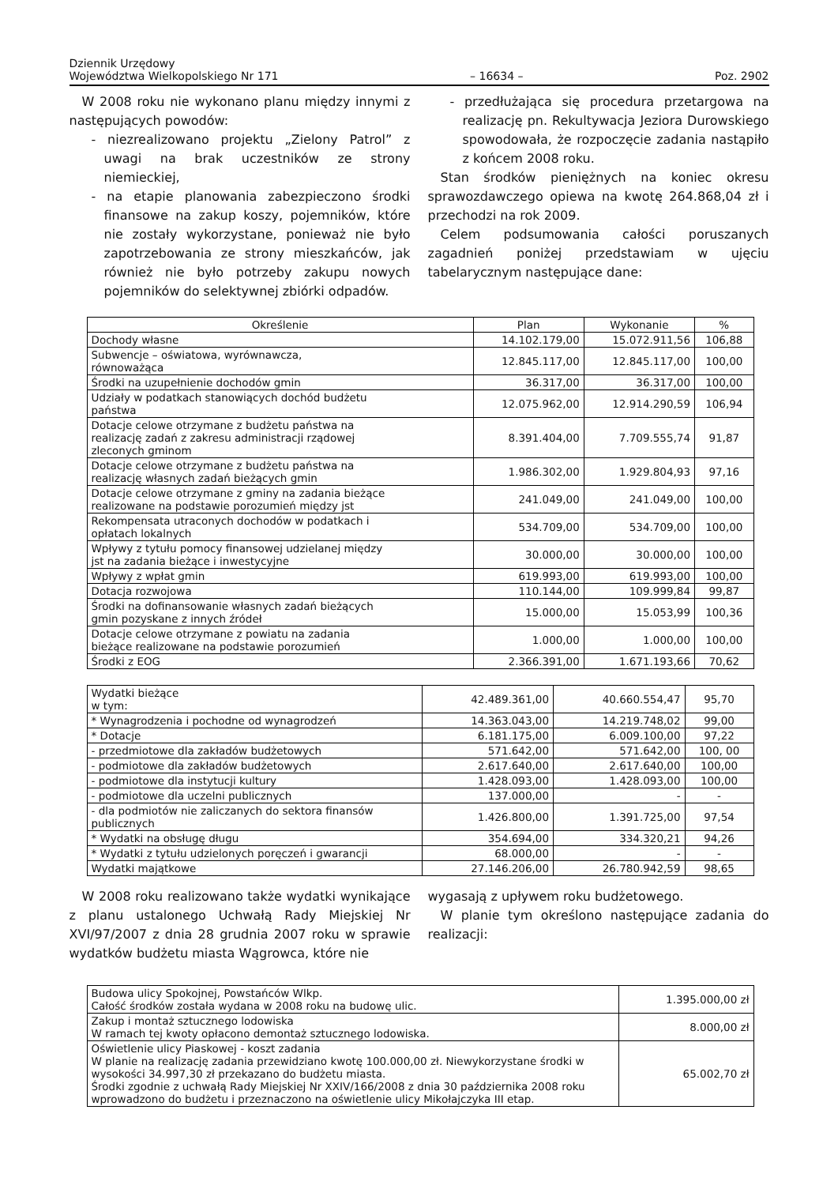Dziennik Urzędowy
Województwa Wielkopolskiego Nr 171
– 16634 –
Poz. 2902
W 2008 roku nie wykonano planu między innymi z następujących powodów:
- niezrealizowano projektu „Zielony Patrol” z uwagi na brak uczestników ze strony niemieckiej,
- na etapie planowania zabezpieczono środki finansowe na zakup koszy, pojemników, które nie zostały wykorzystane, ponieważ nie było zapotrzebowania ze strony mieszkańców, jak również nie było potrzeby zakupu nowych pojemników do selektywnej zbiórki odpadów.
- przedłużająca się procedura przetargowa na realizację pn. Rekultywacja Jeziora Durowskiego spowodowała, że rozpoczęcie zadania nastąpiło z końcem 2008 roku.
Stan środków pieniężnych na koniec okresu sprawozdawczego opiewa na kwotę 264.868,04 zł i przechodzi na rok 2009.
Celem podsumowania całości poruszanych zagadnień poniżej przedstawiam w ujęciu tabelarycznym następujące dane:
| Określenie | Plan | Wykonanie | % |
| --- | --- | --- | --- |
| Dochody własne | 14.102.179,00 | 15.072.911,56 | 106,88 |
| Subwencje – oświatowa, wyrównawcza, równoważąca | 12.845.117,00 | 12.845.117,00 | 100,00 |
| Środki na uzupełnienie dochodów gmin | 36.317,00 | 36.317,00 | 100,00 |
| Udziały w podatkach stanowiących dochód budżetu państwa | 12.075.962,00 | 12.914.290,59 | 106,94 |
| Dotacje celowe otrzymane z budżetu państwa na realizację zadań z zakresu administracji rządowej zleconych gminom | 8.391.404,00 | 7.709.555,74 | 91,87 |
| Dotacje celowe otrzymane z budżetu państwa na realizację własnych zadań bieżących gmin | 1.986.302,00 | 1.929.804,93 | 97,16 |
| Dotacje celowe otrzymane z gminy na zadania bieżące realizowane na podstawie porozumień między jst | 241.049,00 | 241.049,00 | 100,00 |
| Rekompensata utraconych dochodów w podatkach i opłatach lokalnych | 534.709,00 | 534.709,00 | 100,00 |
| Wpływy z tytułu pomocy finansowej udzielanej między jst na zadania bieżące i inwestycyjne | 30.000,00 | 30.000,00 | 100,00 |
| Wpływy z wpłat gmin | 619.993,00 | 619.993,00 | 100,00 |
| Dotacja rozwojowa | 110.144,00 | 109.999,84 | 99,87 |
| Środki na dofinansowanie własnych zadań bieżących gmin pozyskane z innych źródeł | 15.000,00 | 15.053,99 | 100,36 |
| Dotacje celowe otrzymane z powiatu na zadania bieżące realizowane na podstawie porozumień | 1.000,00 | 1.000,00 | 100,00 |
| Środki z EOG | 2.366.391,00 | 1.671.193,66 | 70,62 |
| Wydatki bieżące w tym: | 42.489.361,00 | 40.660.554,47 | 95,70 |
| * Wynagrodzenia i pochodne od wynagrodzeń | 14.363.043,00 | 14.219.748,02 | 99,00 |
| * Dotacje | 6.181.175,00 | 6.009.100,00 | 97,22 |
| - przedmiotowe dla zakładów budżetowych | 571.642,00 | 571.642,00 | 100, 00 |
| - podmiotowe dla zakładów budżetowych | 2.617.640,00 | 2.617.640,00 | 100,00 |
| - podmiotowe dla instytucji kultury | 1.428.093,00 | 1.428.093,00 | 100,00 |
| - podmiotowe dla uczelni publicznych | 137.000,00 | - | - |
| - dla podmiotów nie zaliczanych do sektora finansów publicznych | 1.426.800,00 | 1.391.725,00 | 97,54 |
| * Wydatki na obsługę długu | 354.694,00 | 334.320,21 | 94,26 |
| * Wydatki z tytułu udzielonych poręczeń i gwarancji | 68.000,00 | - | - |
| Wydatki majątkowe | 27.146.206,00 | 26.780.942,59 | 98,65 |
W 2008 roku realizowano także wydatki wynikające z planu ustalonego Uchwałą Rady Miejskiej Nr XVI/97/2007 z dnia 28 grudnia 2007 roku w sprawie wydatków budżetu miasta Wągrowca, które nie
wygasają z upływem roku budżetowego.
W planie tym określono następujące zadania do realizacji:
| Budowa ulicy Spokojnej, Powstańców Wlkp. Całość środków została wydana w 2008 roku na budowę ulic. | 1.395.000,00 zł |
| Zakup i montaż sztucznego lodowiska W ramach tej kwoty opłacono demontaż sztucznego lodowiska. | 8.000,00 zł |
| Oświetlenie ulicy Piaskowej - koszt zadania W planie na realizację zadania przewidziano kwotę 100.000,00 zł. Niewykorzystane środki w wysokości 34.997,30 zł przekazano do budżetu miasta. Środki zgodnie z uchwałą Rady Miejskiej Nr XXIV/166/2008 z dnia 30 października 2008 roku wprowadzono do budżetu i przeznaczono na oświetlenie ulicy Mikołajczyka III etap. | 65.002,70 zł |